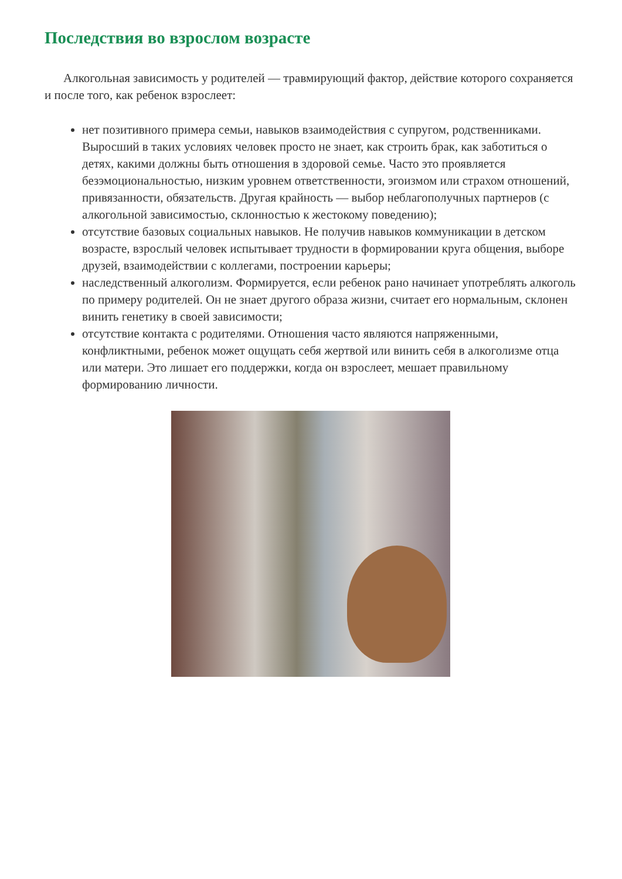Последствия во взрослом возрасте
Алкогольная зависимость у родителей — травмирующий фактор, действие которого сохраняется и после того, как ребенок взрослеет:
нет позитивного примера семьи, навыков взаимодействия с супругом, родственниками. Выросший в таких условиях человек просто не знает, как строить брак, как заботиться о детях, какими должны быть отношения в здоровой семье. Часто это проявляется безэмоциональностью, низким уровнем ответственности, эгоизмом или страхом отношений, привязанности, обязательств. Другая крайность — выбор неблагополучных партнеров (с алкогольной зависимостью, склонностью к жестокому поведению);
отсутствие базовых социальных навыков. Не получив навыков коммуникации в детском возрасте, взрослый человек испытывает трудности в формировании круга общения, выборе друзей, взаимодействии с коллегами, построении карьеры;
наследственный алкоголизм. Формируется, если ребенок рано начинает употреблять алкоголь по примеру родителей. Он не знает другого образа жизни, считает его нормальным, склонен винить генетику в своей зависимости;
отсутствие контакта с родителями. Отношения часто являются напряженными, конфликтными, ребенок может ощущать себя жертвой или винить себя в алкоголизме отца или матери. Это лишает его поддержки, когда он взрослеет, мешает правильному формированию личности.